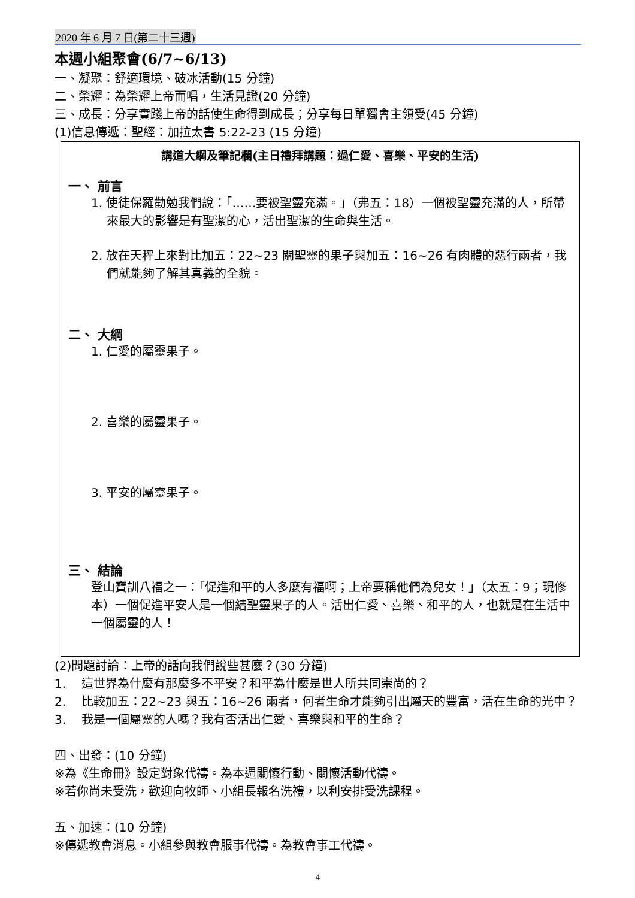2020 年 6 月 7 日(第二十三週)
本週小組聚會(6/7~6/13)
一、凝聚：舒適環境、破冰活動(15 分鐘)
二、榮耀：為榮耀上帝而唱，生活見證(20 分鐘)
三、成長：分享實踐上帝的話使生命得到成長；分享每日單獨會主領受(45 分鐘)
(1)信息傳遞：聖經：加拉太書 5:22-23 (15 分鐘)
講道大綱及筆記欄(主日禮拜講題：過仁愛、喜樂、平安的生活)
一、 前言
1. 使徒保羅勸勉我們說：「……要被聖靈充滿。」（弗五：18）一個被聖靈充滿的人，所帶來最大的影響是有聖潔的心，活出聖潔的生命與生活。
2. 放在天秤上來對比加五：22~23 關聖靈的果子與加五：16~26 有肉體的惡行兩者，我們就能夠了解其真義的全貌。
二、 大綱
1. 仁愛的屬靈果子。
2. 喜樂的屬靈果子。
3. 平安的屬靈果子。
三、 結論
登山寶訓八福之一：「促進和平的人多麼有福啊；上帝要稱他們為兒女！」（太五：9；現修本）一個促進平安人是一個結聖靈果子的人。活出仁愛、喜樂、和平的人，也就是在生活中一個屬靈的人！
(2)問題討論：上帝的話向我們說些甚麼？(30 分鐘)
1. 這世界為什麼有那麼多不平安？和平為什麼是世人所共同崇尚的？
2. 比較加五：22~23 與五：16~26 兩者，何者生命才能夠引出屬天的豐富，活在生命的光中？
3. 我是一個屬靈的人嗎？我有否活出仁愛、喜樂與和平的生命？
四、出發：(10 分鐘)
※為《生命冊》設定對象代禱。為本週關懷行動、關懷活動代禱。
※若你尚未受洗，歡迎向牧師、小組長報名洗禮，以利安排受洗課程。
五、加速：(10 分鐘)
※傳遞教會消息。小組參與教會服事代禱。為教會事工代禱。
4